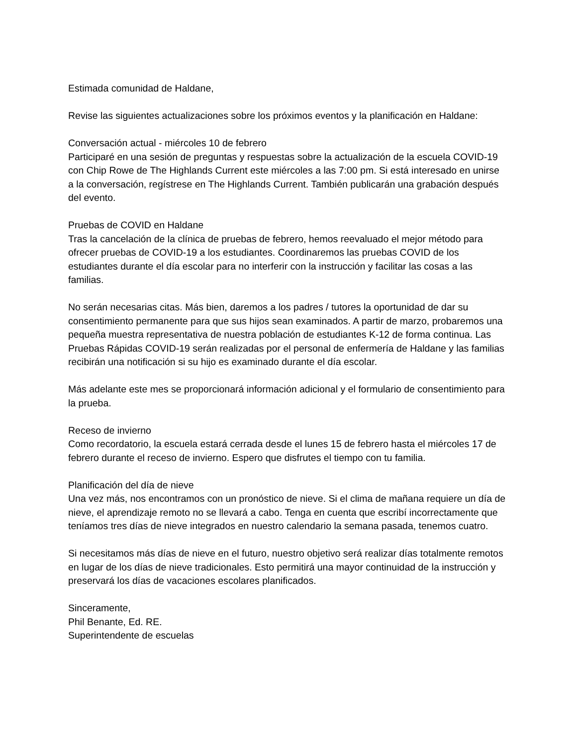Estimada comunidad de Haldane,
Revise las siguientes actualizaciones sobre los próximos eventos y la planificación en Haldane:
Conversación actual - miércoles 10 de febrero
Participaré en una sesión de preguntas y respuestas sobre la actualización de la escuela COVID-19 con Chip Rowe de The Highlands Current este miércoles a las 7:00 pm. Si está interesado en unirse a la conversación, regístrese en The Highlands Current. También publicarán una grabación después del evento.
Pruebas de COVID en Haldane
Tras la cancelación de la clínica de pruebas de febrero, hemos reevaluado el mejor método para ofrecer pruebas de COVID-19 a los estudiantes. Coordinaremos las pruebas COVID de los estudiantes durante el día escolar para no interferir con la instrucción y facilitar las cosas a las familias.
No serán necesarias citas. Más bien, daremos a los padres / tutores la oportunidad de dar su consentimiento permanente para que sus hijos sean examinados. A partir de marzo, probaremos una pequeña muestra representativa de nuestra población de estudiantes K-12 de forma continua. Las Pruebas Rápidas COVID-19 serán realizadas por el personal de enfermería de Haldane y las familias recibirán una notificación si su hijo es examinado durante el día escolar.
Más adelante este mes se proporcionará información adicional y el formulario de consentimiento para la prueba.
Receso de invierno
Como recordatorio, la escuela estará cerrada desde el lunes 15 de febrero hasta el miércoles 17 de febrero durante el receso de invierno. Espero que disfrutes el tiempo con tu familia.
Planificación del día de nieve
Una vez más, nos encontramos con un pronóstico de nieve. Si el clima de mañana requiere un día de nieve, el aprendizaje remoto no se llevará a cabo. Tenga en cuenta que escribí incorrectamente que teníamos tres días de nieve integrados en nuestro calendario la semana pasada, tenemos cuatro.
Si necesitamos más días de nieve en el futuro, nuestro objetivo será realizar días totalmente remotos en lugar de los días de nieve tradicionales. Esto permitirá una mayor continuidad de la instrucción y preservará los días de vacaciones escolares planificados.
Sinceramente,
Phil Benante, Ed. RE.
Superintendente de escuelas